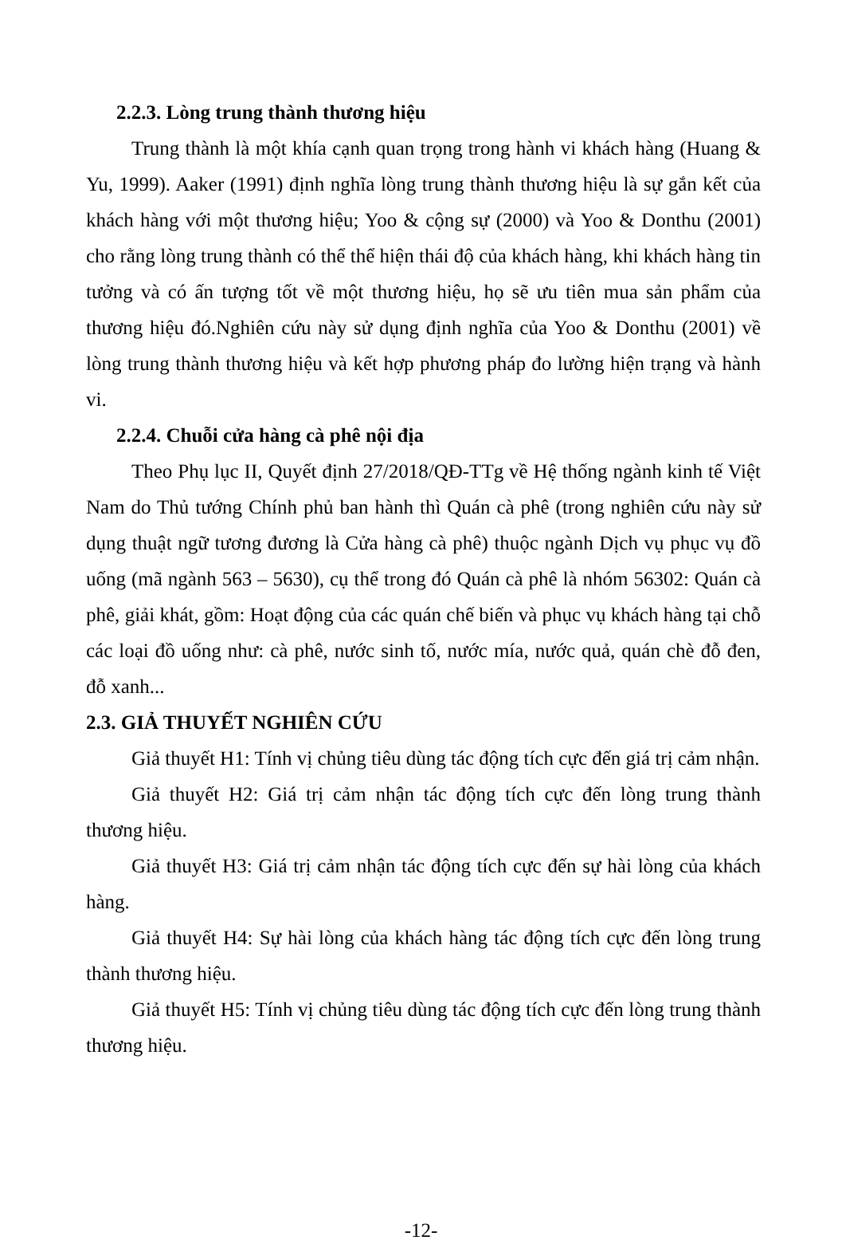2.2.3. Lòng trung thành thương hiệu
Trung thành là một khía cạnh quan trọng trong hành vi khách hàng (Huang & Yu, 1999). Aaker (1991) định nghĩa lòng trung thành thương hiệu là sự gắn kết của khách hàng với một thương hiệu; Yoo & cộng sự (2000) và Yoo & Donthu (2001) cho rằng lòng trung thành có thể thể hiện thái độ của khách hàng, khi khách hàng tin tưởng và có ấn tượng tốt về một thương hiệu, họ sẽ ưu tiên mua sản phẩm của thương hiệu đó.Nghiên cứu này sử dụng định nghĩa của Yoo & Donthu (2001) về lòng trung thành thương hiệu và kết hợp phương pháp đo lường hiện trạng và hành vi.
2.2.4. Chuỗi cửa hàng cà phê nội địa
Theo Phụ lục II, Quyết định 27/2018/QĐ-TTg về Hệ thống ngành kinh tế Việt Nam do Thủ tướng Chính phủ ban hành thì Quán cà phê (trong nghiên cứu này sử dụng thuật ngữ tương đương là Cửa hàng cà phê) thuộc ngành Dịch vụ phục vụ đồ uống (mã ngành 563 – 5630), cụ thể trong đó Quán cà phê là nhóm 56302: Quán cà phê, giải khát, gồm: Hoạt động của các quán chế biến và phục vụ khách hàng tại chỗ các loại đồ uống như: cà phê, nước sinh tố, nước mía, nước quả, quán chè đỗ đen, đỗ xanh...
2.3. GIẢ THUYẾT NGHIÊN CỨU
Giả thuyết H1: Tính vị chủng tiêu dùng tác động tích cực đến giá trị cảm nhận.
Giả thuyết H2: Giá trị cảm nhận tác động tích cực đến lòng trung thành thương hiệu.
Giả thuyết H3: Giá trị cảm nhận tác động tích cực đến sự hài lòng của khách hàng.
Giả thuyết H4: Sự hài lòng của khách hàng tác động tích cực đến lòng trung thành thương hiệu.
Giả thuyết H5: Tính vị chủng tiêu dùng tác động tích cực đến lòng trung thành thương hiệu.
-12-